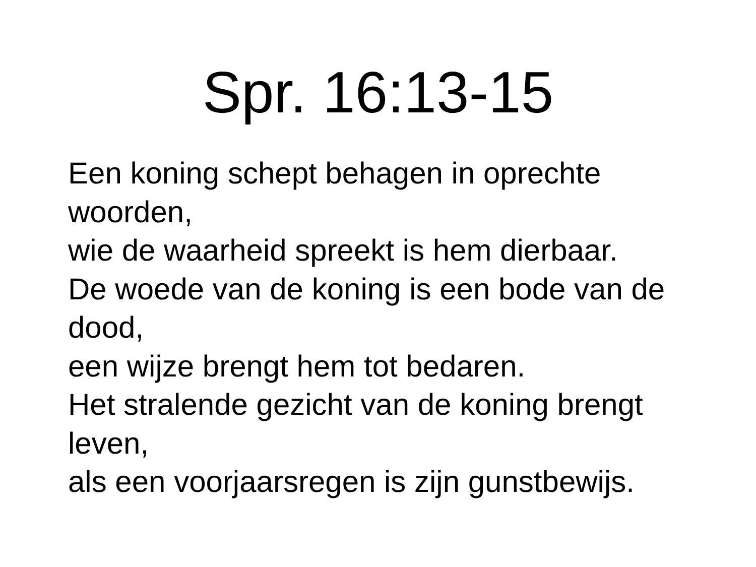Spr. 16:13-15
Een koning schept behagen in oprechte woorden,
wie de waarheid spreekt is hem dierbaar.
De woede van de koning is een bode van de dood,
een wijze brengt hem tot bedaren.
Het stralende gezicht van de koning brengt leven,
als een voorjaarsregen is zijn gunstbewijs.